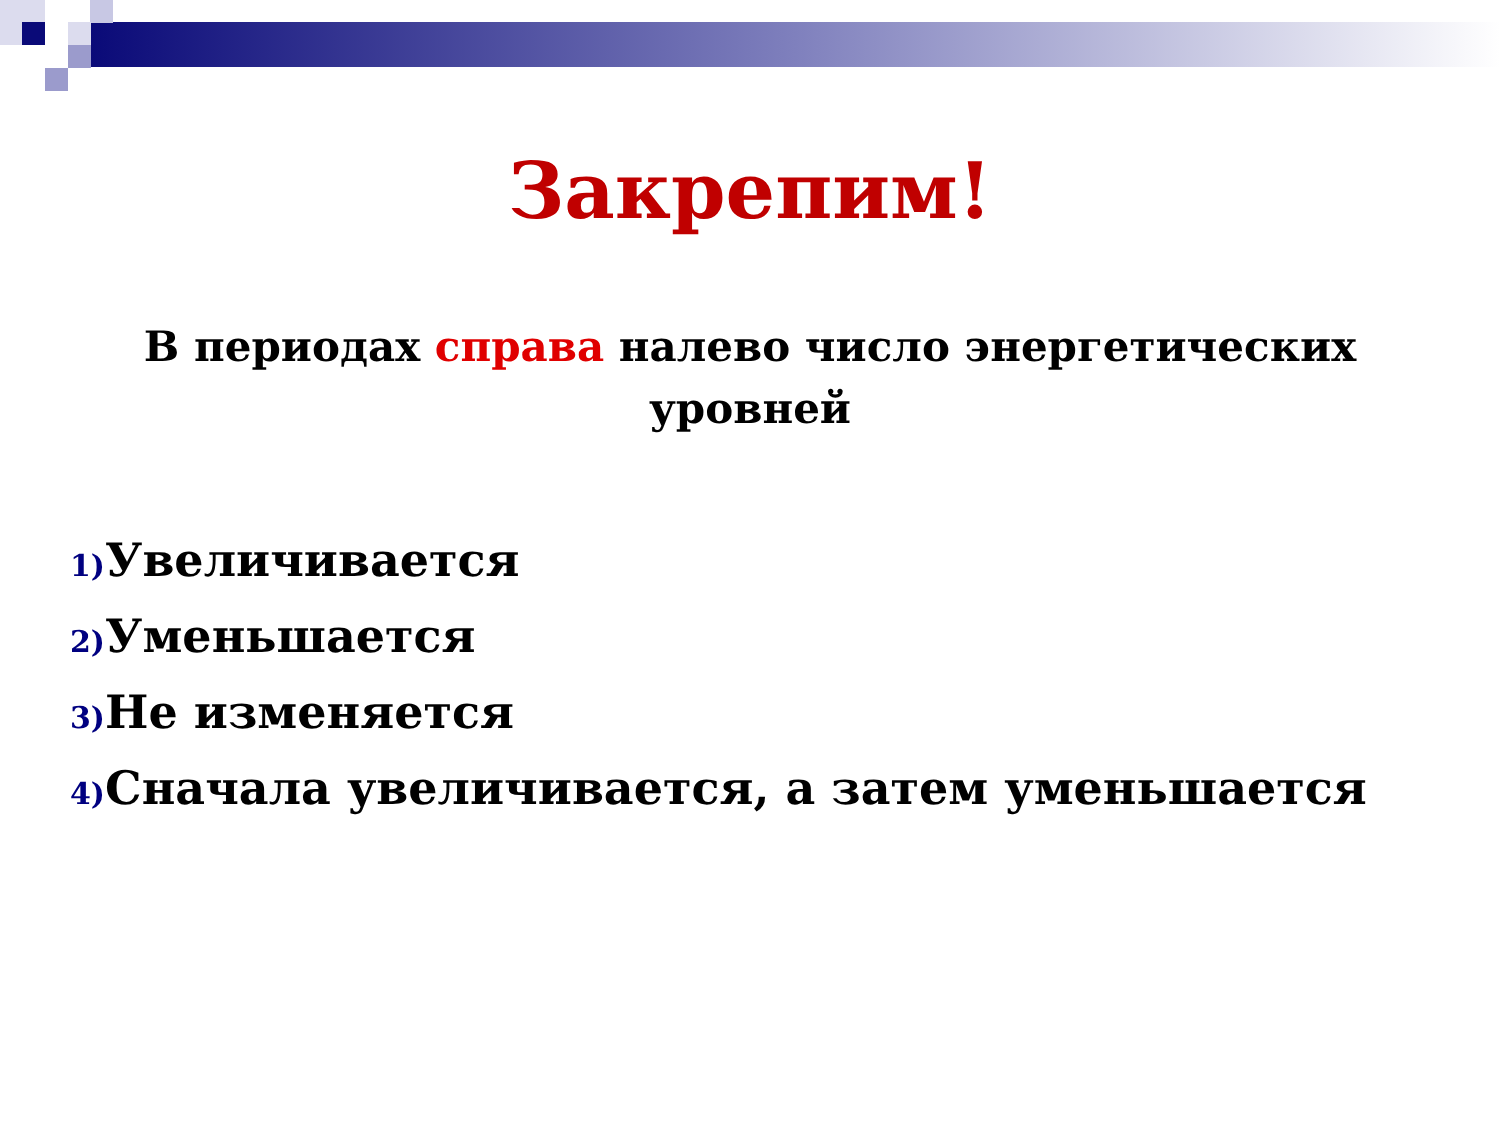Закрепим!
В периодах справа налево число энергетических уровней
1) Увеличивается
2) Уменьшается
3) Не изменяется
4) Сначала увеличивается, а затем уменьшается